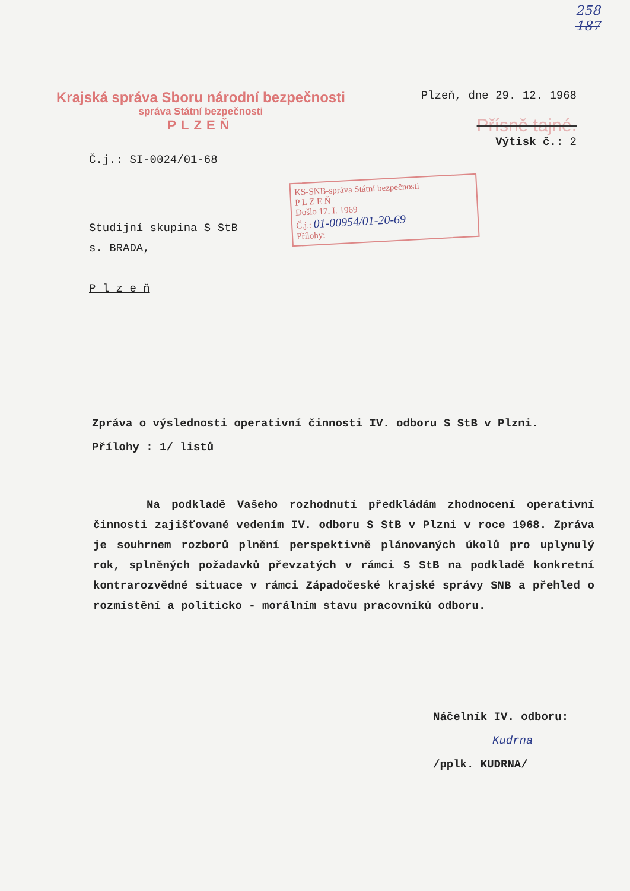258
187
Krajská správa Sboru národní bezpečnosti
správa Státní bezpečnosti
PLZEŇ
Plzeň, dne 29. 12. 1968
Přísně tajné.
Výtisk č.: 2
Č.j.: SI-0024/01-68
KS-SNB-správa Státní bezpečnosti
P L Z E Ň
Došlo 17. I. 1969
Č.j.: 01-00954/01-20-69
Přílohy:
Studijní skupina S StB
s. BRADA,
P l z e ň
Zpráva o výslednosti operativní činnosti IV. odboru S StB v Plzni.
Přílohy : 1/ listů
Na podkladě Vašeho rozhodnutí předkládám zhodnocení operativní činnosti zajišťované vedením IV. odboru S StB v Plzni v roce 1968. Zpráva je souhrnem rozborů plnění perspektivně plánovaných úkolů pro uplynulý rok, splněných požadavků převzatých v rámci S StB na podkladě konkretní kontrarozvědné situace v rámci Západočeské krajské správy SNB a přehled o rozmístění a politicko - morálním stavu pracovníků odboru.
Náčelník IV. odboru:
Kudrna
/pplk. KUDRNA/